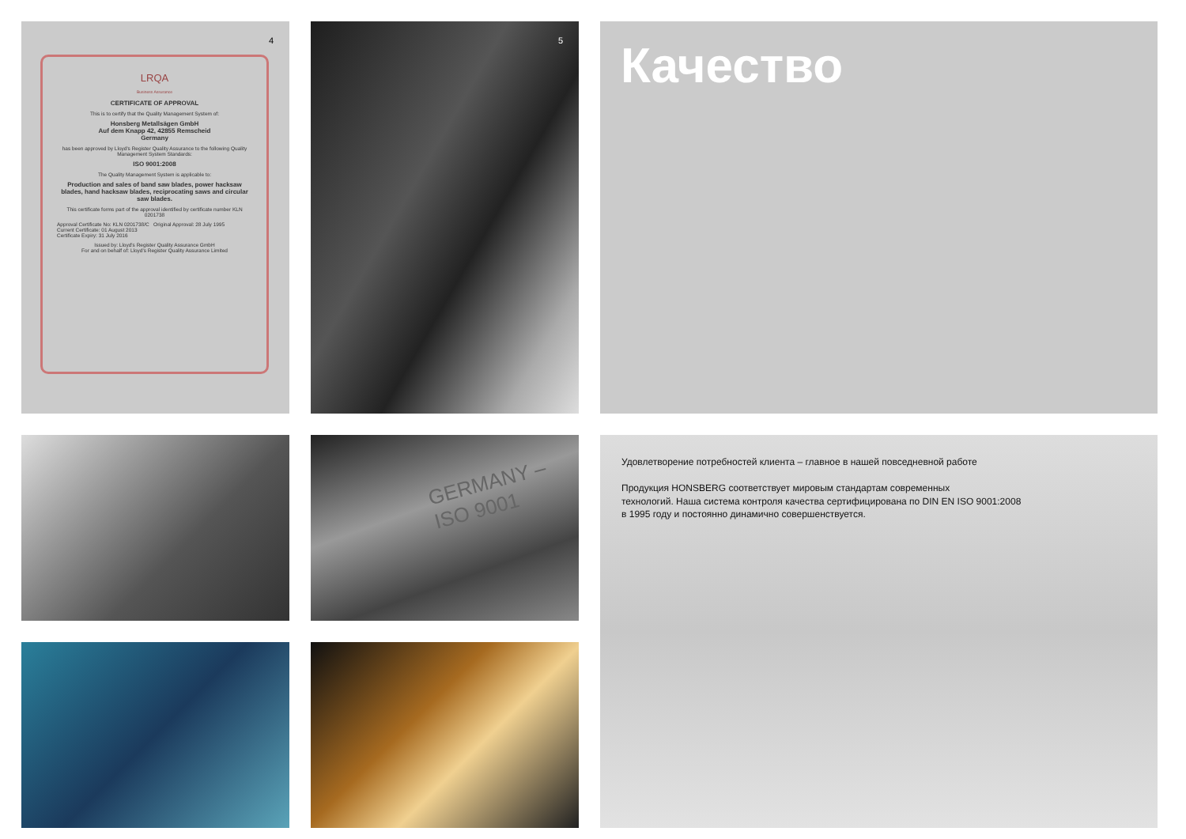Качество
4
LRQA
Business Assurance
CERTIFICATE OF APPROVAL
This is to certify that the Quality Management System of:
Honsberg Metallsägen GmbH
Auf dem Knapp 42, 42855 Remscheid
Germany
has been approved by Lloyd's Register Quality Assurance to the following Quality Management System Standards:
ISO 9001:2008
The Quality Management System is applicable to:
Production and sales of band saw blades, power hacksaw blades, hand hacksaw blades, reciprocating saws and circular saw blades.
This certificate forms part of the approval identified by certificate number KLN 0201738
Approval Certificate No: KLN 0201738/C Original Approval: 28 July 1995
Current Certificate: 01 August 2013
Certificate Expiry: 31 July 2016
Issued by: Lloyd's Register Quality Assurance GmbH
For and on behalf of: Lloyd's Register Quality Assurance Limited
5
GERMANY – ISO 9001
Удовлетворение потребностей клиента – главное в нашей повседневной работе
Продукция HONSBERG соответствует мировым стандартам современных
технологий. Наша система контроля качества сертифицирована по DIN EN ISO 9001:2008
в 1995 году и постоянно динамично совершенствуется.